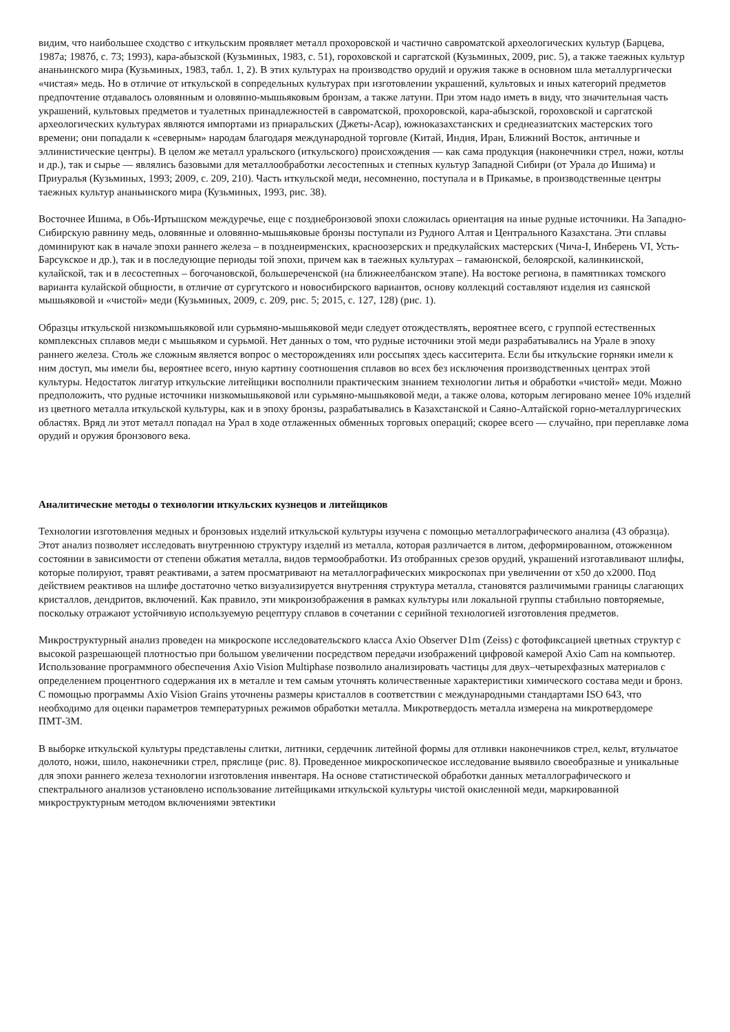видим, что наибольшее сходство с иткульским проявляет металл прохоровской и частично савроматской археологических культур (Барцева, 1987а; 1987б, с. 73; 1993), кара-абызской (Кузьминых, 1983, с. 51), гороховской и саргатской (Кузьминых, 2009, рис. 5), а также таежных культур ананьинского мира (Кузьминых, 1983, табл. 1, 2). В этих культурах на производство орудий и оружия также в основном шла металлургически «чистая» медь. Но в отличие от иткульской в сопредельных культурах при изготовлении украшений, культовых и иных категорий предметов предпочтение отдавалось оловянным и оловянно-мышьяковым бронзам, а также латуни. При этом надо иметь в виду, что значительная часть украшений, культовых предметов и туалетных принадлежностей в савроматской, прохоровской, кара-абызской, гороховской и саргатской археологических культурах являются импортами из приаральских (Джеты-Асар), южноказахстанских и среднеазиатских мастерских того времени; они попадали к «северным» народам благодаря международной торговле (Китай, Индия, Иран, Ближний Восток, античные и эллинистические центры). В целом же металл уральского (иткульского) происхождения — как сама продукция (наконечники стрел, ножи, котлы и др.), так и сырье — являлись базовыми для металлообработки лесостепных и степных культур Западной Сибири (от Урала до Ишима) и Приуралья (Кузьминых, 1993; 2009, с. 209, 210). Часть иткульской меди, несомненно, поступала и в Прикамье, в производственные центры таежных культур ананьинского мира (Кузьминых, 1993, рис. 38).
Восточнее Ишима, в Обь-Иртышском междуречье, еще с позднебронзовой эпохи сложилась ориентация на иные рудные источники. На Западно-Сибирскую равнину медь, оловянные и оловянно-мышьяковые бронзы поступали из Рудного Алтая и Центрального Казахстана. Эти сплавы доминируют как в начале эпохи раннего железа – в позднеирменских, красноозерских и предкулайских мастерских (Чича-I, Инберень VI, Усть-Барсукское и др.), так и в последующие периоды той эпохи, причем как в таежных культурах – гамаюнской, белоярской, калинкинской, кулайской, так и в лесостепных – богочановской, большереченской (на ближнеелбанском этапе). На востоке региона, в памятниках томского варианта кулайской общности, в отличие от сургутского и новосибирского вариантов, основу коллекций составляют изделия из саянской мышьяковой и «чистой» меди (Кузьминых, 2009, с. 209, рис. 5; 2015, с. 127, 128) (рис. 1).
Образцы иткульской низкомышьяковой или сурьмяно-мышьяковой меди следует отождествлять, вероятнее всего, с группой естественных комплексных сплавов меди с мышьяком и сурьмой. Нет данных о том, что рудные источники этой меди разрабатывались на Урале в эпоху раннего железа. Столь же сложным является вопрос о месторождениях или россыпях здесь касситерита. Если бы иткульские горняки имели к ним доступ, мы имели бы, вероятнее всего, иную картину соотношения сплавов во всех без исключения производственных центрах этой культуры. Недостаток лигатур иткульские литейщики восполнили практическим знанием технологии литья и обработки «чистой» меди. Можно предположить, что рудные источники низкомышьяковой или сурьмяно-мышьяковой меди, а также олова, которым легировано менее 10% изделий из цветного металла иткульской культуры, как и в эпоху бронзы, разрабатывались в Казахстанской и Саяно-Алтайской горно-металлургических областях. Вряд ли этот металл попадал на Урал в ходе отлаженных обменных торговых операций; скорее всего — случайно, при переплавке лома орудий и оружия бронзового века.
Аналитические методы о технологии иткульских кузнецов и литейщиков
Технологии изготовления медных и бронзовых изделий иткульской культуры изучена с помощью металлографического анализа (43 образца). Этот анализ позволяет исследовать внутреннюю структуру изделий из металла, которая различается в литом, деформированном, отожженном состоянии в зависимости от степени обжатия металла, видов термообработки. Из отобранных срезов орудий, украшений изготавливают шлифы, которые полируют, травят реактивами, а затем просматривают на металлографических микроскопах при увеличении от x50 до x2000. Под действием реактивов на шлифе достаточно четко визуализируется внутренняя структура металла, становятся различимыми границы слагающих кристаллов, дендритов, включений. Как правило, эти микроизображения в рамках культуры или локальной группы стабильно повторяемые, поскольку отражают устойчивую используемую рецептуру сплавов в сочетании с серийной технологией изготовления предметов.
Микроструктурный анализ проведен на микроскопе исследовательского класса Axio Observer D1m (Zeiss) с фотофиксацией цветных структур с высокой разрешающей плотностью при большом увеличении посредством передачи изображений цифровой камерой Axio Cam на компьютер. Использование программного обеспечения Axio Vision Multiphase позволило анализировать частицы для двух–четырехфазных материалов с определением процентного содержания их в металле и тем самым уточнять количественные характеристики химического состава меди и бронз. С помощью программы Axio Vision Grains уточнены размеры кристаллов в соответствии с международными стандартами ISO 643, что необходимо для оценки параметров температурных режимов обработки металла. Микротвердость металла измерена на микротвердомере ПМТ-3М.
В выборке иткульской культуры представлены слитки, литники, сердечник литейной формы для отливки наконечников стрел, кельт, втульчатое долото, ножи, шило, наконечники стрел, пряслице (рис. 8). Проведенное микроскопическое исследование выявило своеобразные и уникальные для эпохи раннего железа технологии изготовления инвентаря. На основе статистической обработки данных металлографического и спектрального анализов установлено использование литейщиками иткульской культуры чистой окисленной меди, маркированной микроструктурным методом включениями эвтектики